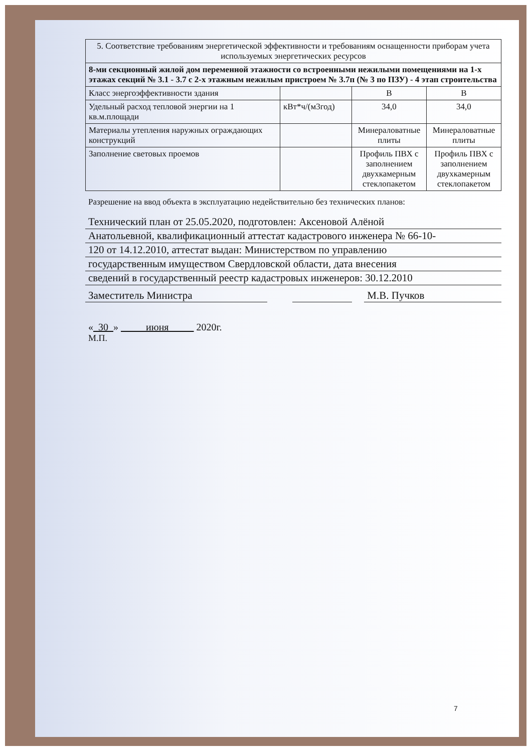| 5. Соответствие требованиям энергетической эффективности и требованиям оснащенности приборам учета используемых энергетических ресурсов | | | |
| 8-ми секционный жилой дом переменной этажности со встроенными нежилыми помещениями на 1-х этажах секций № 3.1 - 3.7 с 2-х этажным нежилым пристроем № 3.7п (№ 3 по ПЗУ) - 4 этап строительства | | | |
| Класс энергоэффективности здания | | В | В |
| Удельный расход тепловой энергии на 1 кв.м.площади | кВт*ч/(м3год) | 34,0 | 34,0 |
| Материалы утепления наружных ограждающих конструкций | | Минераловатные плиты | Минераловатные плиты |
| Заполнение световых проемов | | Профиль ПВХ с заполнением двухкамерным стеклопакетом | Профиль ПВХ с заполнением двухкамерным стеклопакетом |
Разрешение на ввод объекта в эксплуатацию недействительно без технических планов:
Технический план от 25.05.2020, подготовлен: Аксеновой Алёной
Анатольевной, квалификационный аттестат кадастрового инженера № 66-10-
120 от 14.12.2010, аттестат выдан: Министерством по управлению
государственным имуществом Свердловской области, дата внесения
сведений в государственный реестр кадастровых инженеров: 30.12.2010
Заместитель Министра М.В. Пучков
« 30 » июня 2020г.
М.П.
7